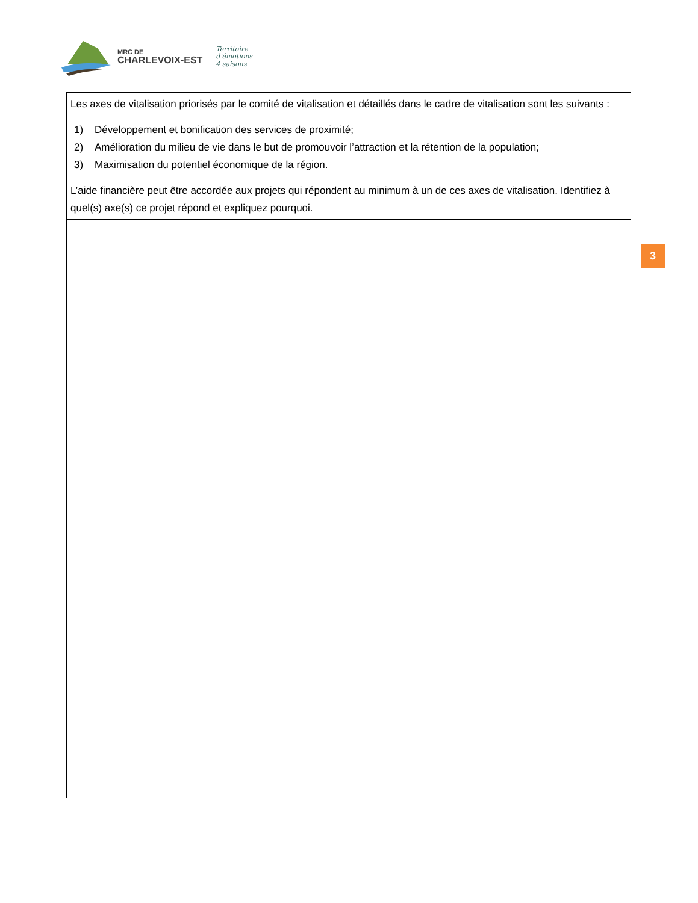MRC DE
CHARLEVOIX-EST
Territoire
d'émotions
4 saisons
| Les axes de vitalisation priorisés par le comité de vitalisation et détaillés dans le cadre de vitalisation sont les suivants : 1) Développement et bonification des services de proximité; 2) Amélioration du milieu de vie dans le but de promouvoir l’attraction et la rétention de la population; 3) Maximisation du potentiel économique de la région. L’aide financière peut être accordée aux projets qui répondent au minimum à un de ces axes de vitalisation. Identifiez à quel(s) axe(s) ce projet répond et expliquez pourquoi. |
3